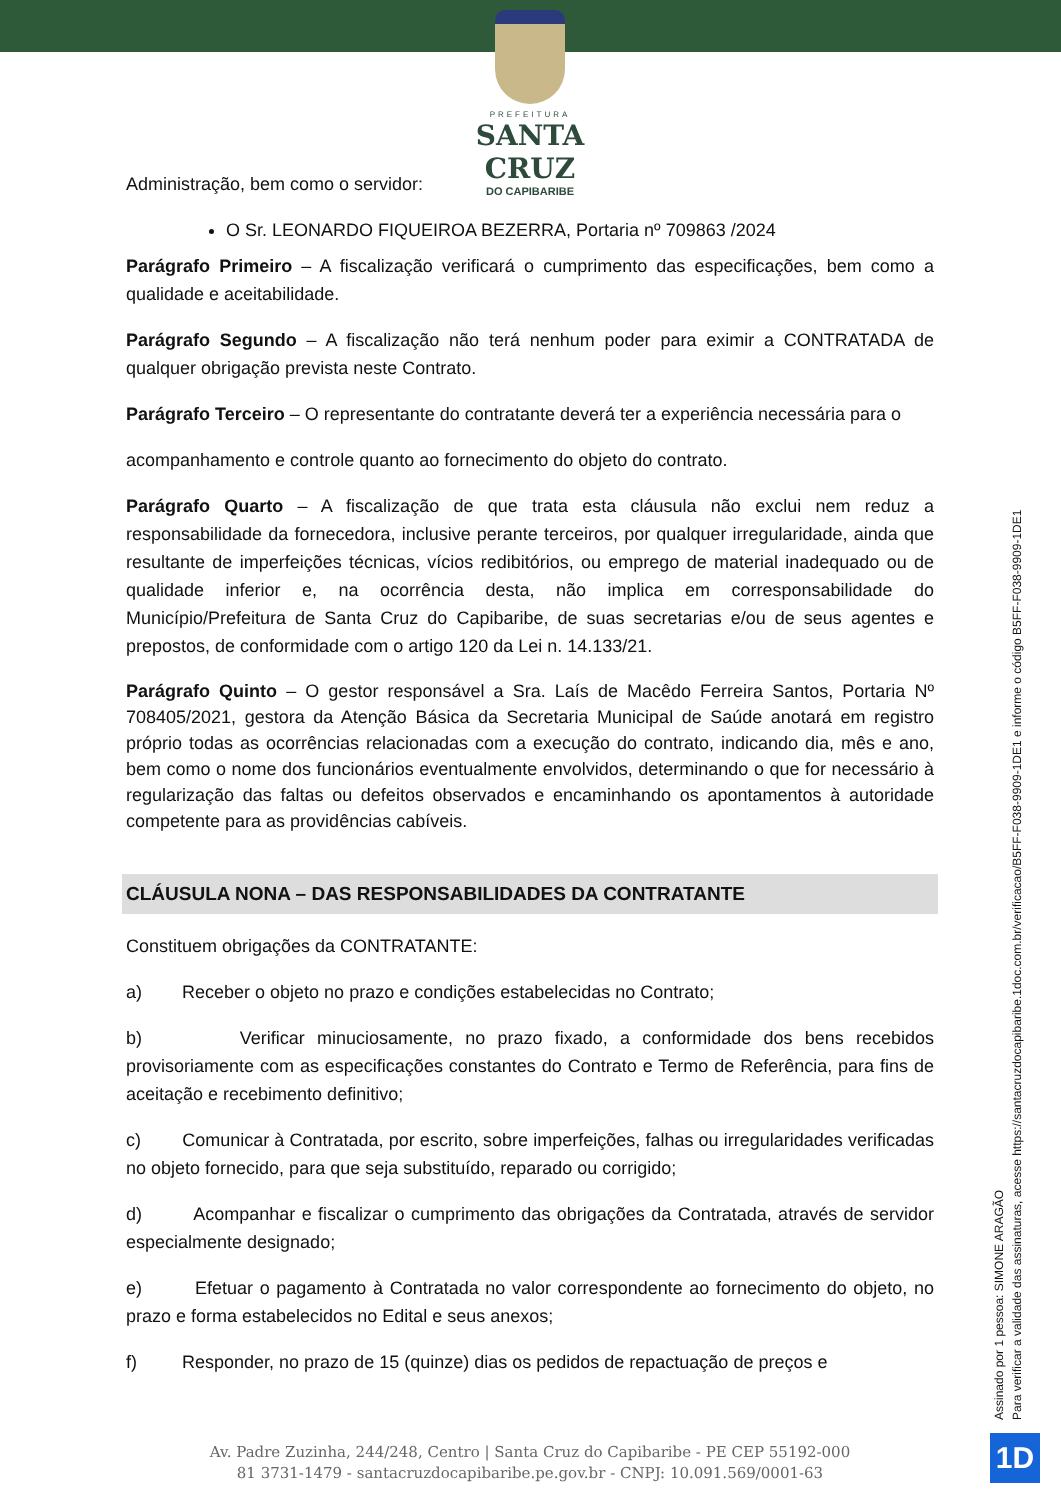PREFEITURA
SANTA CRUZ
DO CAPIBARIBE
Administração, bem como o servidor:
O Sr. LEONARDO FIQUEIROA BEZERRA, Portaria nº 709863 /2024
Parágrafo Primeiro – A fiscalização verificará o cumprimento das especificações, bem como a qualidade e aceitabilidade.
Parágrafo Segundo – A fiscalização não terá nenhum poder para eximir a CONTRATADA de qualquer obrigação prevista neste Contrato.
Parágrafo Terceiro – O representante do contratante deverá ter a experiência necessária para o
acompanhamento e controle quanto ao fornecimento do objeto do contrato.
Parágrafo Quarto – A fiscalização de que trata esta cláusula não exclui nem reduz a responsabilidade da fornecedora, inclusive perante terceiros, por qualquer irregularidade, ainda que resultante de imperfeições técnicas, vícios redibitórios, ou emprego de material inadequado ou de qualidade inferior e, na ocorrência desta, não implica em corresponsabilidade do Município/Prefeitura de Santa Cruz do Capibaribe, de suas secretarias e/ou de seus agentes e prepostos, de conformidade com o artigo 120 da Lei n. 14.133/21.
Parágrafo Quinto – O gestor responsável a Sra. Laís de Macêdo Ferreira Santos, Portaria Nº 708405/2021, gestora da Atenção Básica da Secretaria Municipal de Saúde anotará em registro próprio todas as ocorrências relacionadas com a execução do contrato, indicando dia, mês e ano, bem como o nome dos funcionários eventualmente envolvidos, determinando o que for necessário à regularização das faltas ou defeitos observados e encaminhando os apontamentos à autoridade competente para as providências cabíveis.
CLÁUSULA NONA – DAS RESPONSABILIDADES DA CONTRATANTE
Constituem obrigações da CONTRATANTE:
a) Receber o objeto no prazo e condições estabelecidas no Contrato;
b) Verificar minuciosamente, no prazo fixado, a conformidade dos bens recebidos provisoriamente com as especificações constantes do Contrato e Termo de Referência, para fins de aceitação e recebimento definitivo;
c) Comunicar à Contratada, por escrito, sobre imperfeições, falhas ou irregularidades verificadas no objeto fornecido, para que seja substituído, reparado ou corrigido;
d) Acompanhar e fiscalizar o cumprimento das obrigações da Contratada, através de servidor especialmente designado;
e) Efetuar o pagamento à Contratada no valor correspondente ao fornecimento do objeto, no prazo e forma estabelecidos no Edital e seus anexos;
f) Responder, no prazo de 15 (quinze) dias os pedidos de repactuação de preços e
Assinado por 1 pessoa: SIMONE ARAGÃO
Para verificar a validade das assinaturas, acesse https://santacruzdocapibaribe.1doc.com.br/verificacao/B5FF-F038-9909-1DE1 e informe o código B5FF-F038-9909-1DE1
Av. Padre Zuzinha, 244/248, Centro | Santa Cruz do Capibaribe - PE CEP 55192-000
81 3731-1479 - santacruzdocapibaribe.pe.gov.br - CNPJ: 10.091.569/0001-63
1D